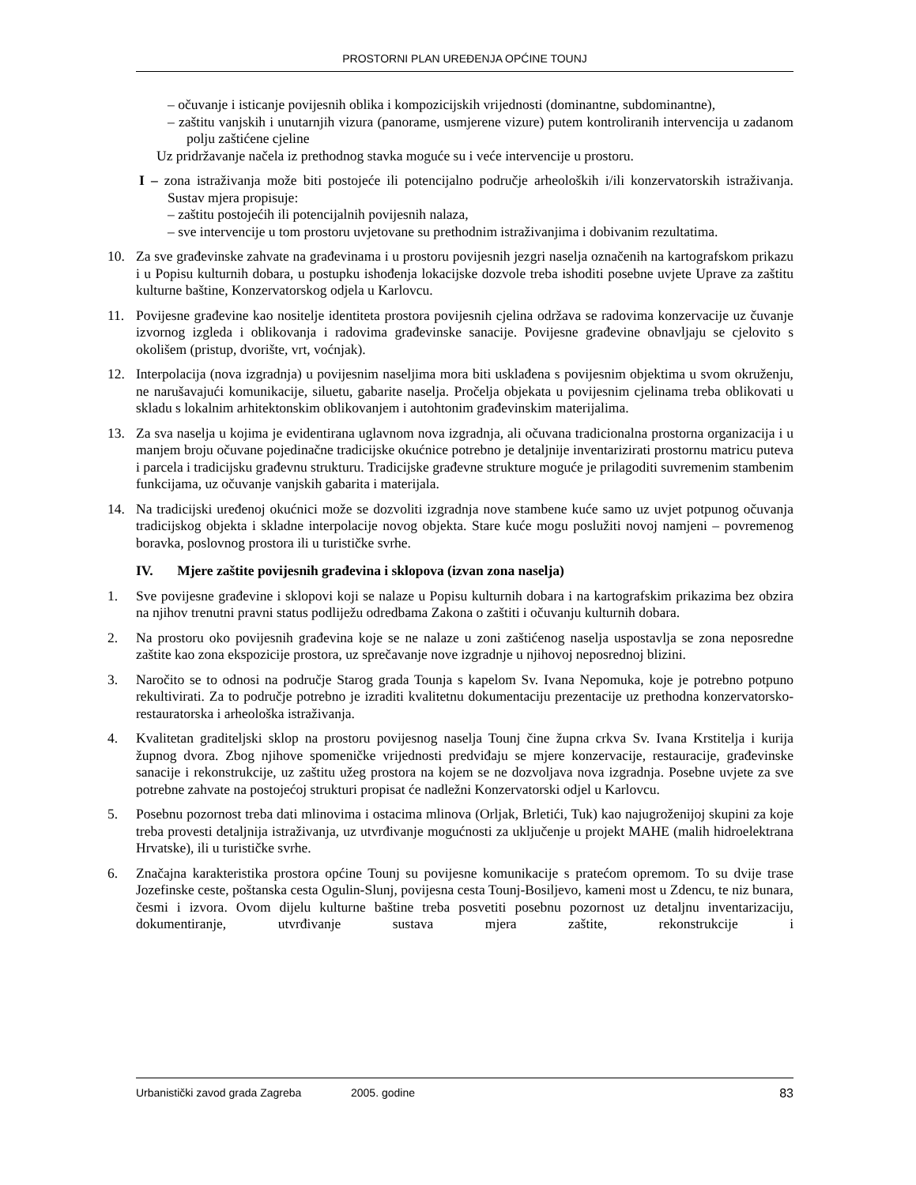PROSTORNI PLAN UREĐENJA OPĆINE TOUNJ
– očuvanje i isticanje povijesnih oblika i kompozicijskih vrijednosti (dominantne, subdominantne),
– zaštitu vanjskih i unutarnjih vizura (panorame, usmjerene vizure) putem kontroliranih intervencija u zadanom polju zaštićene cjeline
Uz pridržavanje načela iz prethodnog stavka moguće su i veće intervencije u prostoru.
I – zona istraživanja može biti postojeće ili potencijalno područje arheoloških i/ili konzervatorskih istraživanja. Sustav mjera propisuje:
– zaštitu postojećih ili potencijalnih povijesnih nalaza,
– sve intervencije u tom prostoru uvjetovane su prethodnim istraživanjima i dobivanim rezultatima.
10. Za sve građevinske zahvate na građevinama i u prostoru povijesnih jezgri naselja označenih na kartografskom prikazu i u Popisu kulturnih dobara, u postupku ishođenja lokacijske dozvole treba ishoditi posebne uvjete Uprave za zaštitu kulturne baštine, Konzervatorskog odjela u Karlovcu.
11. Povijesne građevine kao nositelje identiteta prostora povijesnih cjelina održava se radovima konzervacije uz čuvanje izvornog izgleda i oblikovanja i radovima građevinske sanacije. Povijesne građevine obnavljaju se cjelovito s okolišem (pristup, dvorište, vrt, voćnjak).
12. Interpolacija (nova izgradnja) u povijesnim naseljima mora biti usklađena s povijesnim objektima u svom okruženju, ne narušavajući komunikacije, siluetu, gabarite naselja. Pročelja objekata u povijesnim cjelinama treba oblikovati u skladu s lokalnim arhitektonskim oblikovanjem i autohtonim građevinskim materijalima.
13. Za sva naselja u kojima je evidentirana uglavnom nova izgradnja, ali očuvana tradicionalna prostorna organizacija i u manjem broju očuvane pojedinačne tradicijske okućnice potrebno je detaljnije inventarizirati prostornu matricu puteva i parcela i tradicijsku građevnu strukturu. Tradicijske građevne strukture moguće je prilagoditi suvremenim stambenim funkcijama, uz očuvanje vanjskih gabarita i materijala.
14. Na tradicijski uređenoj okućnici može se dozvoliti izgradnja nove stambene kuće samo uz uvjet potpunog očuvanja tradicijskog objekta i skladne interpolacije novog objekta. Stare kuće mogu poslužiti novoj namjeni – povremenog boravka, poslovnog prostora ili u turističke svrhe.
IV. Mjere zaštite povijesnih građevina i sklopova (izvan zona naselja)
1. Sve povijesne građevine i sklopovi koji se nalaze u Popisu kulturnih dobara i na kartografskim prikazima bez obzira na njihov trenutni pravni status podliježu odredbama Zakona o zaštiti i očuvanju kulturnih dobara.
2. Na prostoru oko povijesnih građevina koje se ne nalaze u zoni zaštićenog naselja uspostavlja se zona neposredne zaštite kao zona ekspozicije prostora, uz sprečavanje nove izgradnje u njihovoj neposrednoj blizini.
3. Naročito se to odnosi na područje Starog grada Tounja s kapelom Sv. Ivana Nepomuka, koje je potrebno potpuno rekultivirati. Za to područje potrebno je izraditi kvalitetnu dokumentaciju prezentacije uz prethodna konzervatorsko-restauratorska i arheološka istraživanja.
4. Kvalitetan graditeljski sklop na prostoru povijesnog naselja Tounj čine župna crkva Sv. Ivana Krstitelja i kurija župnog dvora. Zbog njihove spomeničke vrijednosti predviđaju se mjere konzervacije, restauracije, građevinske sanacije i rekonstrukcije, uz zaštitu užeg prostora na kojem se ne dozvoljava nova izgradnja. Posebne uvjete za sve potrebne zahvate na postojećoj strukturi propisat će nadležni Konzervatorski odjel u Karlovcu.
5. Posebnu pozornost treba dati mlinovima i ostacima mlinova (Orljak, Brletići, Tuk) kao najugroženijoj skupini za koje treba provesti detaljnija istraživanja, uz utvrđivanje mogućnosti za uključenje u projekt MAHE (malih hidroelektrana Hrvatske), ili u turističke svrhe.
6. Značajna karakteristika prostora općine Tounj su povijesne komunikacije s pratećom opremom. To su dvije trase Jozefinske ceste, poštanska cesta Ogulin-Slunj, povijesna cesta Tounj-Bosiljevo, kameni most u Zdencu, te niz bunara, česmi i izvora. Ovom dijelu kulturne baštine treba posvetiti posebnu pozornost uz detaljnu inventarizaciju, dokumentiranje, utvrđivanje sustava mjera zaštite, rekonstrukcije i
Urbanistički zavod grada Zagreba 2005. godine 83